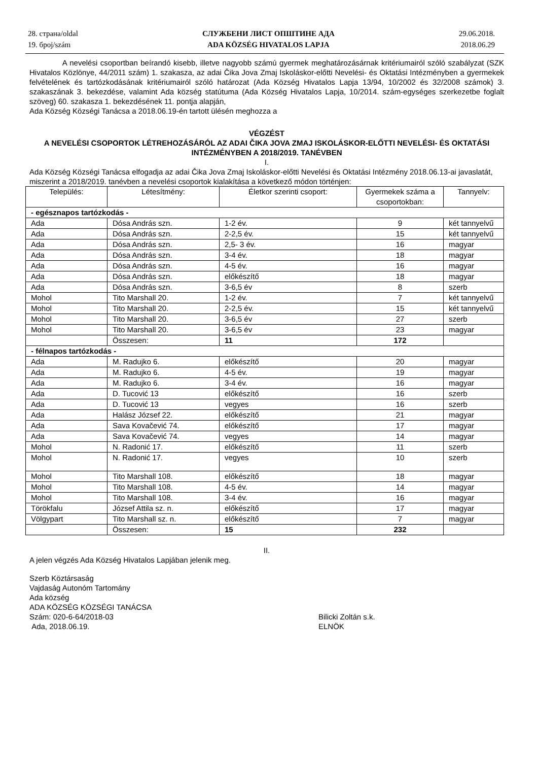28. страна/oldal
19. број/szám
СЛУЖБЕНИ ЛИСТ ОПШТИНЕ АДА
ADA KÖZSÉG HIVATALOS LAPJA
29.06.2018.
2018.06.29
A nevelési csoportban beírandó kisebb, illetve nagyobb számú gyermek meghatározásárnak kritériumairól szóló szabályzat (SZK Hivatalos Közlönye, 44/2011 szám) 1. szakasza, az adai Čika Jova Zmaj Iskoláskor-előtti Nevelési- és Oktatási Intézményben a gyermekek felvételének és tartózkodásának kritériumairól szóló határozat (Ada Község Hivatalos Lapja 13/94, 10/2002 és 32/2008 számok) 3. szakaszának 3. bekezdése, valamint Ada község statútuma (Ada Község Hivatalos Lapja, 10/2014. szám-egységes szerkezetbe foglalt szöveg) 60. szakasza 1. bekezdésének 11. pontja alapján,
Ada Község Községi Tanácsa a 2018.06.19-én tartott ülésén meghozza a
VÉGZÉST
A NEVELÉSI CSOPORTOK LÉTREHOZÁSÁRÓL AZ ADAI ČIKA JOVA ZMAJ ISKOLÁSKOR-ELŐTTI NEVELÉSI- ÉS OKTATÁSI INTÉZMÉNYBEN A 2018/2019. TANÉVBEN
I.
Ada Község Községi Tanácsa elfogadja az adai Čika Jova Zmaj Iskoláskor-előtti Nevelési és Oktatási Intézmény 2018.06.13-ai javaslatát, miszerint a 2018/2019. tanévben a nevelési csoportok kialakítása a következő módon történjen:
| Település: | Létesítmény: | Életkor szerinti csoport: | Gyermekek száma a csoportokban: | Tannyelv: |
| --- | --- | --- | --- | --- |
| - egésznapos tartózkodás - | | | | |
| Ada | Dósa András szn. | 1-2 év. | 9 | két tannyelvű |
| Ada | Dósa András szn. | 2-2,5 év. | 15 | két tannyelvű |
| Ada | Dósa András szn. | 2,5- 3 év. | 16 | magyar |
| Ada | Dósa András szn. | 3-4 év. | 18 | magyar |
| Ada | Dósa András szn. | 4-5 év. | 16 | magyar |
| Ada | Dósa András szn. | előkészítő | 18 | magyar |
| Ada | Dósa András szn. | 3-6,5 év | 8 | szerb |
| Mohol | Tito Marshall 20. | 1-2 év. | 7 | két tannyelvű |
| Mohol | Tito Marshall 20. | 2-2,5 év. | 15 | két tannyelvű |
| Mohol | Tito Marshall 20. | 3-6,5 év | 27 | szerb |
| Mohol | Tito Marshall 20. | 3-6,5 év | 23 | magyar |
| | Összesen: | 11 | 172 | |
| - félnapos tartózkodás - | | | | |
| Ada | M. Radujko 6. | előkészítő | 20 | magyar |
| Ada | M. Radujko 6. | 4-5 év. | 19 | magyar |
| Ada | M. Radujko 6. | 3-4 év. | 16 | magyar |
| Ada | D. Tucović 13 | előkészítő | 16 | szerb |
| Ada | D. Tucović 13 | vegyes | 16 | szerb |
| Ada | Halász József 22. | előkészítő | 21 | magyar |
| Ada | Sava Kovačević 74. | előkészítő | 17 | magyar |
| Ada | Sava Kovačević 74. | vegyes | 14 | magyar |
| Mohol | N. Radonić 17. | előkészítő | 11 | szerb |
| Mohol | N. Radonić 17. | vegyes | 10 | szerb |
| Mohol | Tito Marshall 108. | előkészítő | 18 | magyar |
| Mohol | Tito Marshall 108. | 4-5 év. | 14 | magyar |
| Mohol | Tito Marshall 108. | 3-4 év. | 16 | magyar |
| Törökfalu | József Attila sz. n. | előkészítő | 17 | magyar |
| Völgypart | Tito Marshall sz. n. | előkészítő | 7 | magyar |
| | Összesen: | 15 | 232 | |
II.
A jelen végzés Ada Község Hivatalos Lapjában jelenik meg.
Szerb Köztársaság
Vajdaság Autonóm Tartomány
Ada község
ADA KÖZSÉG KÖZSÉGI TANÁCSA
Szám: 020-6-64/2018-03
Ada, 2018.06.19.
Bilicki Zoltán s.k.
ELNÖK